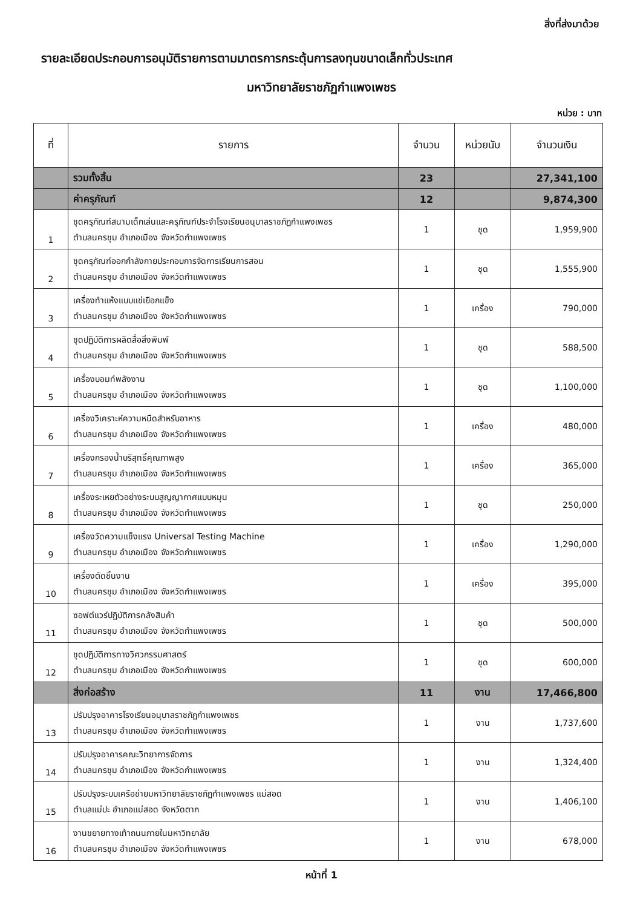สิ่งที่ส่งมาด้วย
รายละเอียดประกอบการอนุมัติรายการตามมาตรการกระตุ้นการลงทุนขนาดเล็กทั่วประเทศ
มหาวิทยาลัยราชภัฏกำแพงเพชร
หน่วย : บาท
| ที่ | รายการ | จำนวน | หน่วยนับ | จำนวนเงิน |
| --- | --- | --- | --- | --- |
| | รวมทั้งสิ้น | 23 | | 27,341,100 |
| | ค่าครุภัณฑ์ | 12 | | 9,874,300 |
| 1 | ชุดครุภัณฑ์สนามเด็กเล่นและครุภัณฑ์ประจำโรงเรียนอนุบาลราชภัฏกำแพงเพชร ตำบลนครชุม อำเภอเมือง จังหวัดกำแพงเพชร | 1 | ชุด | 1,959,900 |
| 2 | ชุดครุภัณฑ์ออกกำลังกายประกอบการจัดการเรียนการสอน ตำบลนครชุม อำเภอเมือง จังหวัดกำแพงเพชร | 1 | ชุด | 1,555,900 |
| 3 | เครื่องทำแห้งแบบแช่เยือกแข็ง ตำบลนครชุม อำเภอเมือง จังหวัดกำแพงเพชร | 1 | เครื่อง | 790,000 |
| 4 | ชุดปฏิบัติการผลิตสื่อสิ่งพิมพ์ ตำบลนครชุม อำเภอเมือง จังหวัดกำแพงเพชร | 1 | ชุด | 588,500 |
| 5 | เครื่องบอมท์พลังงาน ตำบลนครชุม อำเภอเมือง จังหวัดกำแพงเพชร | 1 | ชุด | 1,100,000 |
| 6 | เครื่องวิเคราะห์ความหนืดสำหรับอาหาร ตำบลนครชุม อำเภอเมือง จังหวัดกำแพงเพชร | 1 | เครื่อง | 480,000 |
| 7 | เครื่องกรองน้ำบริสุทธิ์คุณภาพสูง ตำบลนครชุม อำเภอเมือง จังหวัดกำแพงเพชร | 1 | เครื่อง | 365,000 |
| 8 | เครื่องระเหยตัวอย่างระบบสูญญากาศแบบหมุน ตำบลนครชุม อำเภอเมือง จังหวัดกำแพงเพชร | 1 | ชุด | 250,000 |
| 9 | เครื่องวัดความแข็งแรง Universal Testing Machine ตำบลนครชุม อำเภอเมือง จังหวัดกำแพงเพชร | 1 | เครื่อง | 1,290,000 |
| 10 | เครื่องตัดชิ้นงาน ตำบลนครชุม อำเภอเมือง จังหวัดกำแพงเพชร | 1 | เครื่อง | 395,000 |
| 11 | ซอฟต์แวร์ปฏิบัติการคลังสินค้า ตำบลนครชุม อำเภอเมือง จังหวัดกำแพงเพชร | 1 | ชุด | 500,000 |
| 12 | ชุดปฏิบัติการทางวิศวกรรมศาสตร์ ตำบลนครชุม อำเภอเมือง จังหวัดกำแพงเพชร | 1 | ชุด | 600,000 |
| | สิ่งก่อสร้าง | 11 | งาน | 17,466,800 |
| 13 | ปรับปรุงอาคารโรงเรียนอนุบาลราชภัฏกำแพงเพชร ตำบลนครชุม อำเภอเมือง จังหวัดกำแพงเพชร | 1 | งาน | 1,737,600 |
| 14 | ปรับปรุงอาคารคณะวิทยาการจัดการ ตำบลนครชุม อำเภอเมือง จังหวัดกำแพงเพชร | 1 | งาน | 1,324,400 |
| 15 | ปรับปรุงระบบเครือข่ายมหาวิทยาลัยราชภัฏกำแพงเพชร แม่สอด ตำบลแม่ปะ อำเภอแม่สอด จังหวัดตาก | 1 | งาน | 1,406,100 |
| 16 | งานขยายทางเท้าถนนภายในมหาวิทยาลัย ตำบลนครชุม อำเภอเมือง จังหวัดกำแพงเพชร | 1 | งาน | 678,000 |
หน้าที่ 1